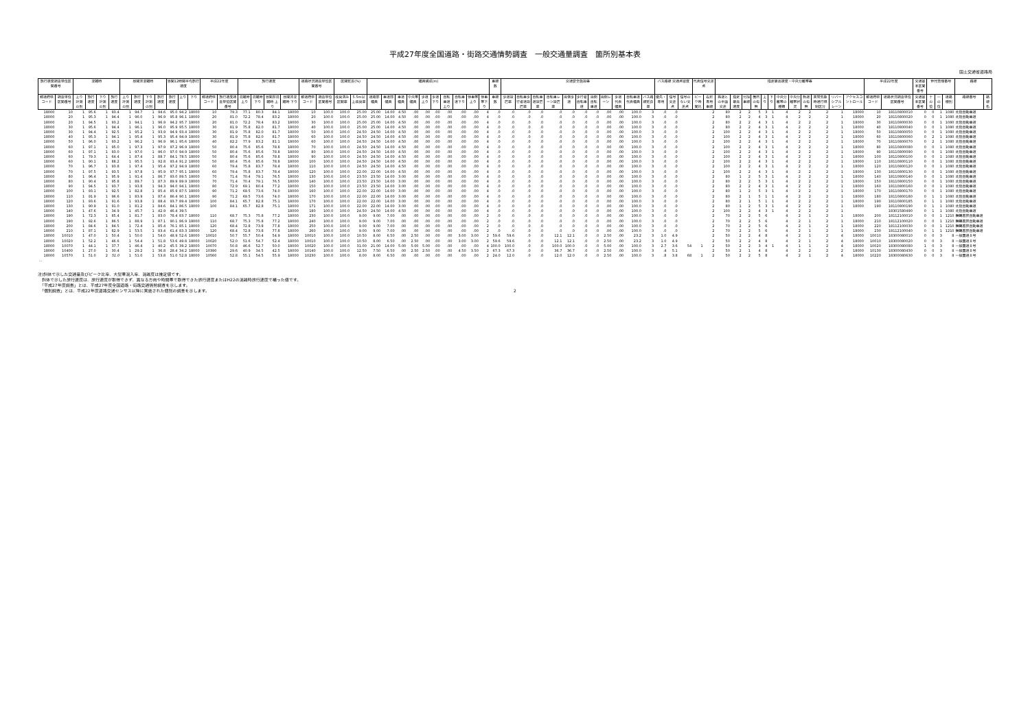平成27年度全国道路・街路交通情勢調査　一般交通量調査　箇所別基本表
国土交通省道路局
| 旅行速度調査単位区間番号 | | 混雑時 | | | | 昼間非混雑時 | | | | 昼間12時間平均旅行速度 | | | 平成22年度 | | 旅行速度 | | | | 道路状況調査単位区間番号 | | 区間延長(%) | | 幅員構成(m) | | | | | | | | | | 車線数 | 交通安全施設等 | | | | | | | | | | | バス路線 交通点密度 | | | 代表信号交差点 | | 指定最高速度・中央分離帯等 | | | | | | | | | | | | 平成22年度 | | 交通基本区間番号 | 世代管理番号 | | | 路線 | |
| --- | --- | --- | --- | --- | --- | --- | --- | --- | --- | --- | --- | --- | --- | --- | --- | --- | --- | --- | --- | --- | --- | --- | --- | --- | --- | --- | --- | --- | --- | --- | --- | --- | --- | --- | --- | --- | --- | --- | --- | --- | --- | --- | --- | --- | --- | --- | --- | --- | --- | --- | --- | --- | --- | --- | --- | --- | --- | --- | --- | --- | --- | --- | --- | --- | --- | --- | --- | --- | --- |
| 都道府県コード | 調査単位区間番号 | 上り 計測の別 | 旅行速度 | 下り 計測の別 | 旅行速度 | 上り 計測の別 | 旅行速度 | 下り 計測の別 | 旅行速度 | 旅行速度 | 上り | 下り | 都道府県コード | 旅行速度調査単位区間番号 | 混雑時 上り | 混雑時 下り | 昼間非混雑時 上り | 昼間非混雑時 下り | 都道府県コード | 調査単位区間番号 | 改良済み区間率 | 5.5m以上改良率 | 道路部幅員 | 車道部幅員 | 車道幅員 | 中央帯幅員 | 歩道上り | 歩道下り | 自転車道上り | 自転車道下り | 停車帯上り | 停車帯下り | 車線数 | 歩道設置率 | 自転車歩行者道設置率 | 自転車道設置率 | 自転車レーン設置率 | 両側歩道 | 歩行者自転車道 | 両側自転車道 | 両側レーン | 歩道代表幅員 | 自転車道代表幅員 | バス路線延長率 | 優先・専用 | 信号交差点 | 信号のない交差点 | ピーク時間比 | 右折専用車線 | 鉄道との平面交差 | 指定最高速度 | 付加車線 | 箇所の有無 | 上り | 下り | 中央分離帯の種類 | 中央分離帯状況 | 軌道の有無 | 異常気象時通行規制区分 | リバーシブルレーン | アクセスコントロール | 都道府県コード | 道路状況調査単位区間番号 | 交通基本区間番号 | 十の位 | 一の位 | 道路種別 | 路線番号 | 路線名 |
| 18000 | 10 | 1 | 95.6 | 1 | 93.4 | 1 | 94.7 | 1 | 94.6 | 95.0 | 94.2 | 18000 | 10 | 79.3 | 77.1 | 80.3 | 84.1 | 18000 | 10 | 100.0 | 100.0 | 25.00 | 25.00 | 14.00 | 4.50 | .00 | .00 | .00 | .00 | .00 | .00 | 4 | .0 | .0 | .0 | .0 | .0 | .0 | .0 | .0 | .00 | .00 | 100.0 | 3 | .0 | .0 | | | 2 | 80 | 2 | 2 | 5 | 3 | 1 | 4 | 2 | 2 | 2 | 1 | 18000 | 10 | 18110800010 | 0 | 0 | 1 | 1080 | 北陸自動車道 | |
| 18000 | 20 | 1 | 95.3 | 1 | 94.4 | 1 | 96.0 | 1 | 96.9 | 95.8 | 96.1 | 18000 | 20 | 81.0 | 72.2 | 78.4 | 83.2 | 18000 | 20 | 100.0 | 100.0 | 25.00 | 25.00 | 14.00 | 4.50 | .00 | .00 | .00 | .00 | .00 | .00 | 4 | .0 | .0 | .0 | .0 | .0 | .0 | .0 | .0 | .00 | .00 | 100.0 | 3 | .0 | .0 | | | 2 | 80 | 2 | 2 | 4 | 3 | 1 | 4 | 2 | 2 | 2 | 1 | 18000 | 20 | 18110800020 | 0 | 0 | 1 | 1080 | 北陸自動車道 | |
| 18000 | 20 | 1 | 94.5 | 1 | 93.2 | 1 | 94.1 | 1 | 96.9 | 94.2 | 95.7 | 18000 | 20 | 81.0 | 72.2 | 78.4 | 83.2 | 18000 | 30 | 100.0 | 100.0 | 25.00 | 25.00 | 14.00 | 4.50 | .00 | .00 | .00 | .00 | .00 | .00 | 4 | .0 | .0 | .0 | .0 | .0 | .0 | .0 | .0 | .00 | .00 | 100.0 | 3 | .0 | .0 | | | 2 | 80 | 2 | 2 | 4 | 3 | 1 | 4 | 2 | 2 | 2 | 1 | 18000 | 30 | 18110800030 | 0 | 0 | 1 | 1080 | 北陸自動車道 | |
| 18000 | 30 | 1 | 95.6 | 1 | 94.4 | 1 | 96.1 | 1 | 96.0 | 95.9 | 95.5 | 18000 | 30 | 81.9 | 75.8 | 82.0 | 81.7 | 18000 | 40 | 100.0 | 100.0 | 25.00 | 25.00 | 14.00 | 4.50 | .00 | .00 | .00 | .00 | .00 | .00 | 4 | .0 | .0 | .0 | .0 | .0 | .0 | .0 | .0 | .00 | .00 | 100.0 | 3 | .0 | .0 | | | 2 | 80 | 2 | 2 | 4 | 3 | 1 | 4 | 2 | 2 | 2 | 1 | 18000 | 40 | 18110800040 | 0 | 0 | 1 | 1080 | 北陸自動車道 | |
| 18000 | 30 | 1 | 94.4 | 1 | 92.5 | 1 | 95.2 | 1 | 93.9 | 94.9 | 93.4 | 18000 | 30 | 81.9 | 75.8 | 82.0 | 81.7 | 18000 | 50 | 100.0 | 100.0 | 24.50 | 24.50 | 14.00 | 4.50 | .00 | .00 | .00 | .00 | .00 | .00 | 4 | .0 | .0 | .0 | .0 | .0 | .0 | .0 | .0 | .00 | .00 | 100.0 | 3 | .0 | .0 | | | 2 | 100 | 2 | 2 | 4 | 3 | 1 | 4 | 2 | 2 | 2 | 1 | 18000 | 50 | 18110800050 | 0 | 0 | 1 | 1080 | 北陸自動車道 | |
| 18000 | 40 | 1 | 95.3 | 1 | 94.1 | 1 | 95.4 | 1 | 95.3 | 95.4 | 94.9 | 18000 | 30 | 81.9 | 75.8 | 82.0 | 81.7 | 18000 | 60 | 100.0 | 100.0 | 24.50 | 24.50 | 14.00 | 4.50 | .00 | .00 | .00 | .00 | .00 | .00 | 4 | .0 | .0 | .0 | .0 | .0 | .0 | .0 | .0 | .00 | .00 | 100.0 | 3 | .0 | .0 | | | 2 | 100 | 2 | 2 | 4 | 3 | 1 | 4 | 2 | 2 | 2 | 1 | 18000 | 60 | 18110800060 | 0 | 2 | 1 | 1080 | 北陸自動車道 | |
| 18000 | 50 | 1 | 96.0 | 1 | 93.2 | 1 | 96.2 | 1 | 96.9 | 96.1 | 95.6 | 18000 | 40 | 82.2 | 77.9 | 83.2 | 81.1 | 18000 | 60 | 100.0 | 100.0 | 24.50 | 24.50 | 14.00 | 4.50 | .00 | .00 | .00 | .00 | .00 | .00 | 4 | .0 | .0 | .0 | .0 | .0 | .0 | .0 | .0 | .00 | .00 | 100.0 | 3 | .0 | .0 | | | 2 | 100 | 2 | 2 | 4 | 3 | 1 | 4 | 2 | 2 | 2 | 1 | 18000 | 70 | 18110800070 | 0 | 2 | 1 | 1080 | 北陸自動車道 | |
| 18000 | 60 | 1 | 97.1 | 1 | 95.0 | 1 | 97.3 | 1 | 97.9 | 97.2 | 96.9 | 18000 | 50 | 80.4 | 75.6 | 85.6 | 78.8 | 18000 | 70 | 100.0 | 100.0 | 24.50 | 24.50 | 14.00 | 4.50 | .00 | .00 | .00 | .00 | .00 | .00 | 4 | .0 | .0 | .0 | .0 | .0 | .0 | .0 | .0 | .00 | .00 | 100.0 | 3 | .0 | .0 | | | 2 | 100 | 2 | 2 | 4 | 3 | 1 | 4 | 2 | 2 | 2 | 1 | 18000 | 80 | 18110800080 | 0 | 0 | 1 | 1080 | 北陸自動車道 | |
| 18000 | 60 | 1 | 97.1 | 1 | 93.0 | 1 | 97.0 | 1 | 96.0 | 97.0 | 94.9 | 18000 | 50 | 80.4 | 75.6 | 85.6 | 78.8 | 18000 | 80 | 100.0 | 100.0 | 24.50 | 24.50 | 14.00 | 4.50 | .00 | .00 | .00 | .00 | .00 | .00 | 4 | .0 | .0 | .0 | .0 | .0 | .0 | .0 | .0 | .00 | .00 | 100.0 | 3 | .0 | .0 | | | 2 | 100 | 2 | 2 | 4 | 3 | 1 | 4 | 2 | 2 | 2 | 1 | 18000 | 90 | 18110800090 | 0 | 0 | 1 | 1080 | 北陸自動車道 | |
| 18000 | 60 | 1 | 79.3 | 1 | 64.4 | 1 | 87.4 | 1 | 88.7 | 84.1 | 78.5 | 18000 | 50 | 80.4 | 75.6 | 85.6 | 78.8 | 18000 | 90 | 100.0 | 100.0 | 24.50 | 24.50 | 14.00 | 4.50 | .00 | .00 | .00 | .00 | .00 | .00 | 4 | .0 | .0 | .0 | .0 | .0 | .0 | .0 | .0 | .00 | .00 | 100.0 | 3 | .0 | .0 | | | 2 | 100 | 2 | 2 | 4 | 3 | 1 | 4 | 2 | 2 | 2 | 1 | 18000 | 100 | 18110800100 | 0 | 0 | 1 | 1080 | 北陸自動車道 | |
| 18000 | 60 | 1 | 90.1 | 1 | 88.2 | 1 | 95.5 | 1 | 92.8 | 93.4 | 91.2 | 18000 | 50 | 80.4 | 75.6 | 85.6 | 78.8 | 18000 | 100 | 100.0 | 100.0 | 24.50 | 24.50 | 14.00 | 4.50 | .00 | .00 | .00 | .00 | .00 | .00 | 4 | .0 | .0 | .0 | .0 | .0 | .0 | .0 | .0 | .00 | .00 | 100.0 | 3 | .0 | .0 | | | 2 | 100 | 2 | 2 | 4 | 3 | 1 | 4 | 2 | 2 | 2 | 1 | 18000 | 110 | 18110800110 | 0 | 0 | 1 | 1080 | 北陸自動車道 | |
| 18000 | 70 | 1 | 96.7 | 1 | 93.8 | 1 | 97.4 | 1 | 95.4 | 97.2 | 94.9 | 18000 | 60 | 79.4 | 75.8 | 83.7 | 78.4 | 18000 | 110 | 100.0 | 100.0 | 24.50 | 24.50 | 14.00 | 4.50 | .00 | .00 | .00 | .00 | .00 | .00 | 4 | .0 | .0 | .0 | .0 | .0 | .0 | .0 | .0 | .00 | .00 | 100.0 | 3 | .0 | .0 | | | 2 | 100 | 2 | 2 | 4 | 3 | 1 | 4 | 2 | 2 | 2 | 1 | 18000 | 120 | 18110800120 | 0 | 0 | 1 | 1080 | 北陸自動車道 | |
| 18000 | 70 | 1 | 97.5 | 1 | 93.5 | 1 | 97.8 | 1 | 95.9 | 97.7 | 95.1 | 18000 | 60 | 79.4 | 75.8 | 83.7 | 78.4 | 18000 | 120 | 100.0 | 100.0 | 22.00 | 22.00 | 14.00 | 4.50 | .00 | .00 | .00 | .00 | .00 | .00 | 4 | .0 | .0 | .0 | .0 | .0 | .0 | .0 | .0 | .00 | .00 | 100.0 | 3 | .0 | .0 | | | 2 | 100 | 2 | 2 | 4 | 3 | 1 | 4 | 2 | 2 | 2 | 1 | 18000 | 130 | 18110800130 | 0 | 0 | 1 | 1080 | 北陸自動車道 | |
| 18000 | 80 | 1 | 96.4 | 1 | 95.9 | 1 | 91.4 | 1 | 86.7 | 93.0 | 89.5 | 18000 | 70 | 71.4 | 70.4 | 79.1 | 76.5 | 18000 | 130 | 100.0 | 100.0 | 23.50 | 23.50 | 14.00 | 3.00 | .00 | .00 | .00 | .00 | .00 | .00 | 4 | .0 | .0 | .0 | .0 | .0 | .0 | .0 | .0 | .00 | .00 | 100.0 | 3 | .0 | .0 | | | 2 | 80 | 1 | 2 | 5 | 3 | 1 | 4 | 2 | 2 | 2 | 1 | 18000 | 140 | 18110800140 | 0 | 0 | 1 | 1080 | 北陸自動車道 | |
| 18000 | 80 | 1 | 90.4 | 1 | 95.8 | 1 | 89.7 | 1 | 87.3 | 89.9 | 89.9 | 18000 | 70 | 71.4 | 70.4 | 79.1 | 76.5 | 18000 | 140 | 100.0 | 100.0 | 23.50 | 23.50 | 14.00 | 3.00 | .00 | .00 | .00 | .00 | .00 | .00 | 4 | .0 | .0 | .0 | .0 | .0 | .0 | .0 | .0 | .00 | .00 | 100.0 | 3 | .0 | .0 | | | 2 | 80 | 2 | 2 | 5 | 3 | 1 | 4 | 2 | 2 | 2 | 1 | 18000 | 150 | 18110800150 | 0 | 0 | 1 | 1080 | 北陸自動車道 | |
| 18000 | 90 | 1 | 94.5 | 1 | 93.7 | 1 | 93.8 | 1 | 94.3 | 94.0 | 94.1 | 18000 | 80 | 72.9 | 69.1 | 80.4 | 77.2 | 18000 | 150 | 100.0 | 100.0 | 23.50 | 23.50 | 14.00 | 3.00 | .00 | .00 | .00 | .00 | .00 | .00 | 4 | .0 | .0 | .0 | .0 | .0 | .0 | .0 | .0 | .00 | .00 | 100.0 | 3 | .0 | .0 | | | 2 | 80 | 2 | 2 | 4 | 3 | 1 | 4 | 2 | 2 | 2 | 1 | 18000 | 160 | 18110800160 | 0 | 0 | 1 | 1080 | 北陸自動車道 | |
| 18000 | 100 | 1 | 93.1 | 1 | 92.5 | 1 | 82.8 | 1 | 85.4 | 85.9 | 87.5 | 18000 | 90 | 71.2 | 69.5 | 73.6 | 74.0 | 18000 | 160 | 100.0 | 100.0 | 22.00 | 22.00 | 14.00 | 3.00 | .00 | .00 | .00 | .00 | .00 | .00 | 4 | .0 | .0 | .0 | .0 | .0 | .0 | .0 | .0 | .00 | .00 | 100.0 | 3 | .0 | .0 | | | 2 | 80 | 1 | 2 | 5 | 3 | 1 | 4 | 2 | 2 | 2 | 1 | 18000 | 170 | 18110800170 | 0 | 0 | 1 | 1080 | 北陸自動車道 | |
| 18000 | 110 | 1 | 91.9 | 1 | 96.6 | 1 | 83.9 | 1 | 87.4 | 86.4 | 90.1 | 18000 | 90 | 71.2 | 69.5 | 73.6 | 74.0 | 18000 | 170 | 100.0 | 100.0 | 22.00 | 22.00 | 14.00 | 3.00 | .00 | .00 | .00 | .00 | .00 | .00 | 4 | .0 | .0 | .0 | .0 | .0 | .0 | .0 | .0 | .00 | .00 | 100.0 | 3 | .0 | .0 | | | 2 | 80 | 2 | 1 | 5 | 1 | 1 | 4 | 2 | 2 | 2 | 1 | 18000 | 180 | 18110800180 | 0 | 1 | 1 | 1080 | 北陸自動車道 | |
| 18000 | 120 | 1 | 93.6 | 1 | 91.6 | 1 | 93.8 | 1 | 88.4 | 93.7 | 89.4 | 18000 | 100 | 84.1 | 65.7 | 82.8 | 75.1 | 18000 | 170 | 100.0 | 100.0 | 22.00 | 22.00 | 14.00 | 3.00 | .00 | .00 | .00 | .00 | .00 | .00 | 4 | .0 | .0 | .0 | .0 | .0 | .0 | .0 | .0 | .00 | .00 | 100.0 | 3 | .0 | .0 | | | 2 | 80 | 2 | 1 | 5 | 1 | 1 | 4 | 2 | 2 | 2 | 1 | 18000 | 190 | 18110800185 | 0 | 1 | 1 | 1080 | 北陸自動車道 | |
| 18000 | 130 | 1 | 90.9 | 1 | 91.0 | 1 | 81.2 | 1 | 84.6 | 84.1 | 86.5 | 18000 | 100 | 84.1 | 65.7 | 82.8 | 75.1 | 18000 | 171 | 100.0 | 100.0 | 22.00 | 22.00 | 14.00 | 3.00 | .00 | .00 | .00 | .00 | .00 | .00 | 4 | .0 | .0 | .0 | .0 | .0 | .0 | .0 | .0 | .00 | .00 | 100.0 | 3 | .0 | .0 | | | 2 | 80 | 1 | 2 | 5 | 3 | 1 | 4 | 2 | 2 | 2 | 1 | 18000 | 190 | 18110800190 | 0 | 1 | 1 | 1080 | 北陸自動車道 | |
| 18000 | 140 | 1 | 47.6 | 1 | 34.9 | 1 | 45.7 | 1 | 42.9 | 46.4 | 39.5 | | | | | | | 18000 | 180 | 100.0 | 100.0 | 24.50 | 24.50 | 14.00 | 4.50 | .00 | .00 | .00 | .00 | .00 | .00 | 4 | .0 | .0 | .0 | .0 | .0 | .0 | .0 | .0 | .00 | .00 | 100.0 | 3 | .0 | .0 | | | 2 | 100 | 2 | 2 | 4 | 3 | 1 | 4 | 2 | 2 | 2 | 1 | | | 18301580490 | 0 | 1 | 1 | 1080 | 北陸自動車道 | |
| 18000 | 190 | 1 | 72.3 | 1 | 85.4 | 1 | 81.7 | 1 | 83.0 | 78.4 | 83.7 | 18000 | 110 | 68.7 | 75.3 | 75.8 | 77.2 | 18000 | 230 | 100.0 | 100.0 | 9.00 | 9.00 | 7.00 | .00 | .00 | .00 | .00 | .00 | .00 | .00 | 2 | .0 | .0 | .0 | .0 | .0 | .0 | .0 | .0 | .00 | .00 | 100.0 | 3 | .0 | .0 | | | 2 | 70 | 2 | 2 | 5 | 6 | | 4 | 2 | 1 | 2 | 1 | 18000 | 200 | 18112100010 | 0 | 0 | 1 | 1210 | 舞鶴若狭自動車道 | |
| 18000 | 190 | 1 | 92.6 | 1 | 86.5 | 1 | 88.9 | 1 | 87.1 | 90.1 | 86.9 | 18000 | 110 | 68.7 | 75.3 | 75.8 | 77.2 | 18000 | 240 | 100.0 | 100.0 | 9.00 | 9.00 | 7.00 | .00 | .00 | .00 | .00 | .00 | .00 | .00 | 2 | .0 | .0 | .0 | .0 | .0 | .0 | .0 | .0 | .00 | .00 | 100.0 | 3 | .0 | .0 | | | 2 | 70 | 2 | 2 | 5 | 6 | | 4 | 2 | 1 | 2 | 1 | 18000 | 210 | 18112100020 | 0 | 0 | 1 | 1210 | 舞鶴若狭自動車道 | |
| 18000 | 200 | 1 | 84.6 | 1 | 84.5 | 1 | 72.4 | 1 | 85.4 | 76.1 | 85.1 | 18000 | 120 | 68.4 | 72.8 | 73.8 | 77.8 | 18000 | 250 | 100.0 | 100.0 | 9.00 | 9.00 | 7.00 | .00 | .00 | .00 | .00 | .00 | .00 | .00 | 2 | .0 | .0 | .0 | .0 | .0 | .0 | .0 | .0 | .00 | .00 | 100.0 | 3 | .0 | .0 | | | 2 | 70 | 2 | 2 | 5 | 6 | | 4 | 2 | 1 | 2 | 1 | 18000 | 220 | 18112100030 | 0 | 0 | 1 | 1210 | 舞鶴若狭自動車道 | |
| 18000 | 210 | 1 | 87.1 | 1 | 82.9 | 1 | 53.5 | 1 | 83.4 | 61.4 | 83.3 | 18000 | 120 | 68.4 | 72.8 | 73.8 | 77.8 | 18000 | 260 | 100.0 | 100.0 | 9.00 | 9.00 | 7.00 | .00 | .00 | .00 | .00 | .00 | .00 | .00 | 2 | .0 | .0 | .0 | .0 | .0 | .0 | .0 | .0 | .00 | .00 | 100.0 | 3 | .0 | .0 | | | 2 | 70 | 2 | 2 | 5 | 6 | | 4 | 2 | 1 | 2 | 1 | 18000 | 230 | 18112100040 | 0 | 1 | 1 | 1210 | 舞鶴若狭自動車道 | |
| 18000 | 10010 | 1 | 47.0 | 1 | 50.4 | 1 | 50.0 | 1 | 54.0 | 48.9 | 52.6 | 18000 | 10010 | 50.7 | 55.7 | 50.4 | 54.9 | 18000 | 10010 | 100.0 | 100.0 | 10.50 | 8.00 | 6.50 | .00 | 2.50 | .00 | .00 | .00 | 3.00 | 3.00 | 2 | 59.6 | 59.6 | .0 | .0 | 12.1 | 12.1 | .0 | .0 | 2.50 | .00 | 23.2 | 3 | 1.0 | 4.9 | | | 2 | 50 | 2 | 2 | 4 | 8 | | 4 | 2 | 1 | 2 | 4 | 18000 | 10010 | 18300080010 | 0 | 0 | 3 | 8 | 一般国道８号 | |
| 18000 | 10020 | 1 | 52.2 | 1 | 46.6 | 1 | 54.4 | 1 | 51.8 | 53.6 | 49.8 | 18000 | 10020 | 52.0 | 51.6 | 54.7 | 52.4 | 18000 | 10010 | 100.0 | 100.0 | 10.50 | 8.00 | 6.50 | .00 | 2.50 | .00 | .00 | .00 | 3.00 | 3.00 | 2 | 59.6 | 59.6 | .0 | .0 | 12.1 | 12.1 | .0 | .0 | 2.50 | .00 | 23.2 | 3 | 1.0 | 4.9 | | | 2 | 50 | 2 | 2 | 4 | 8 | | 4 | 2 | 1 | 2 | 4 | 18000 | 10010 | 18300080020 | 0 | 0 | 3 | 8 | 一般国道８号 | |
| 18000 | 10070 | 1 | 44.1 | 1 | 37.7 | 1 | 46.4 | 1 | 40.2 | 45.5 | 39.2 | 18000 | 10070 | 50.8 | 46.6 | 52.7 | 50.0 | 18000 | 10020 | 100.0 | 100.0 | 31.00 | 21.00 | 14.00 | 5.00 | 5.00 | 5.00 | .00 | .00 | .00 | .00 | 4 | 100.0 | 100.0 | .0 | .0 | 100.0 | 100.0 | .0 | .0 | 5.00 | .00 | 100.0 | 3 | 2.7 | 3.6 | 54 | 1 | 2 | 50 | 2 | 2 | 3 | 4 | 1 | 4 | 1 | 1 | 2 | 4 | 18000 | 10020 | 18300080080 | 1 | 0 | 3 | 8 | 一般国道８号 | |
| 18000 | 10400 | 1 | 27.0 | 1 | 30.4 | 1 | 29.2 | 1 | 36.8 | 28.4 | 34.2 | 18000 | 10390 | 29.6 | 40.9 | 34.5 | 42.5 | 18000 | 10140 | 100.0 | 100.0 | 12.50 | 7.50 | 6.50 | .00 | 2.50 | 2.50 | .00 | .00 | 4.50 | 3.50 | 2 | 67.3 | 67.3 | .0 | .0 | 36.7 | 36.7 | .0 | .0 | 2.50 | .00 | 100.0 | 3 | .4 | 5.1 | | | 2 | 50 | 2 | 1 | 4 | 8 | | 4 | 2 | 2 | 2 | 2 | 18000 | 10130 | 18300080430 | 0 | 0 | 3 | 8 | 一般国道８号 | |
| 18000 | 10570 | 1 | 51.0 | 2 | 51.0 | 1 | 51.0 | 1 | 53.8 | 51.0 | 52.8 | 18000 | 10560 | 52.8 | 55.1 | 54.5 | 55.9 | 18000 | 10230 | 100.0 | 100.0 | 8.00 | 8.00 | 6.50 | .00 | .00 | .00 | .00 | .00 | .00 | .00 | 2 | 24.0 | 12.0 | .0 | .0 | 12.0 | 12.0 | .0 | .0 | 2.50 | .00 | 100.0 | 3 | .8 | 3.8 | 68 | 1 | 2 | 50 | 2 | 2 | 5 | 8 | | 4 | 2 | 1 | 2 | 4 | 18000 | 10220 | 18300080630 | 0 | 0 | 3 | 8 | 一般国道８号 | |
| … | | | | | | | | | | | | | | | | | | | | | | | | | | | | | | | | | | | | | | | | | | | | | | | | | | | | | | | | | | | | | | | | | | | | | |
注)斜体で示した交通量及びピーク比率、大型車混入率、混雑度は推定値です。
　斜体で示した旅行速度は、旅行速度が取得できず、異なる方向や時間帯で取得できた旅行速度またはH22の混雑時旅行速度で補った値です。
　「平成27年度調査」とは、平成27年度全国道路・街路交通情勢調査を示します。
　「個別調査」とは、平成22年度道路交通センサス以降に実施された個別の調査を示します。
2